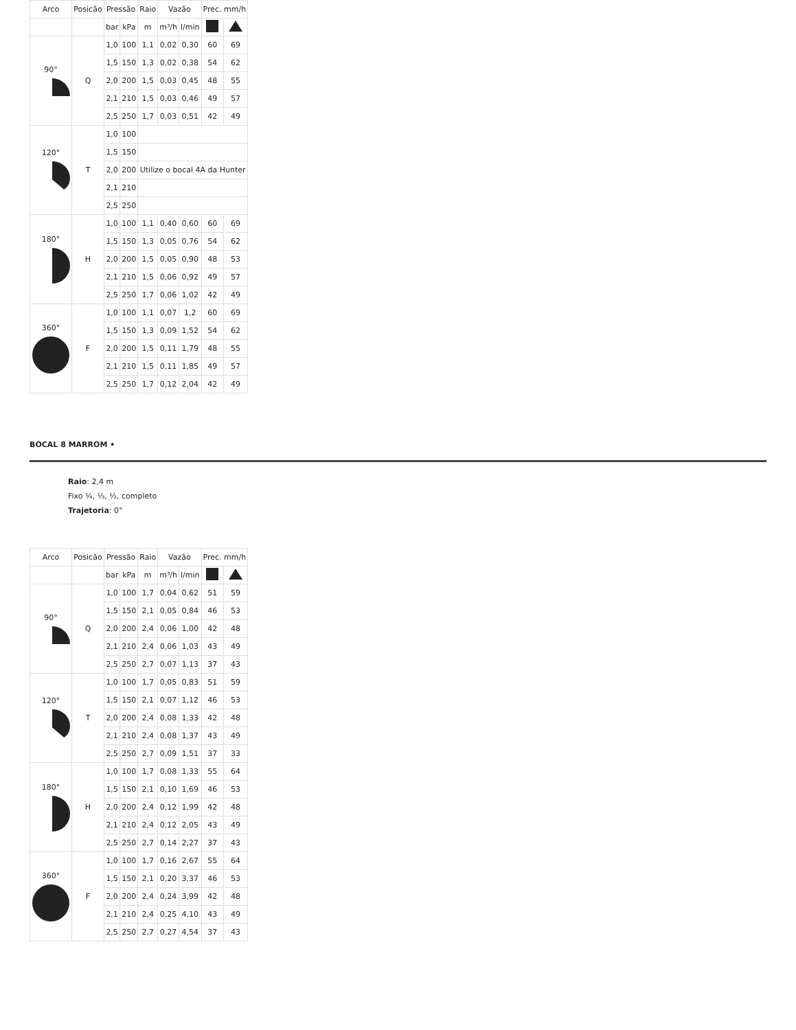| Arco | Posicão | Pressão | | Raio | Vazão | | Prec. mm/h | |
| --- | --- | --- | --- | --- | --- | --- | --- | --- |
| | | bar | kPa | m | m³/h | l/min | | |
| 90° | Q | 1,0 | 100 | 1,1 | 0,02 | 0,30 | 60 | 69 |
| | | 1,5 | 150 | 1,3 | 0,02 | 0,38 | 54 | 62 |
| | | 2,0 | 200 | 1,5 | 0,03 | 0,45 | 48 | 55 |
| | | 2,1 | 210 | 1,5 | 0,03 | 0,46 | 49 | 57 |
| | | 2,5 | 250 | 1,7 | 0,03 | 0,51 | 42 | 49 |
| 120° | T | 1,0 | 100 | | | | | |
| | | 1,5 | 150 | | | | | |
| | | 2,0 | 200 | Utilize o bocal 4A da Hunter | | | | |
| | | 2,1 | 210 | | | | | |
| | | 2,5 | 250 | | | | | |
| 180° | H | 1,0 | 100 | 1,1 | 0,40 | 0,60 | 60 | 69 |
| | | 1,5 | 150 | 1,3 | 0,05 | 0,76 | 54 | 62 |
| | | 2,0 | 200 | 1,5 | 0,05 | 0,90 | 48 | 53 |
| | | 2,1 | 210 | 1,5 | 0,06 | 0,92 | 49 | 57 |
| | | 2,5 | 250 | 1,7 | 0,06 | 1,02 | 42 | 49 |
| 360° | F | 1,0 | 100 | 1,1 | 0,07 | 1,2 | 60 | 69 |
| | | 1,5 | 150 | 1,3 | 0,09 | 1,52 | 54 | 62 |
| | | 2,0 | 200 | 1,5 | 0,11 | 1,79 | 48 | 55 |
| | | 2,1 | 210 | 1,5 | 0,11 | 1,85 | 49 | 57 |
| | | 2,5 | 250 | 1,7 | 0,12 | 2,04 | 42 | 49 |
BOCAL 8 MARROM •
Raio: 2,4 m
Fixo ¼, ⅓, ½, completo
Trajetoria: 0°
| Arco | Posicão | Pressão | | Raio | Vazão | | Prec. mm/h | |
| --- | --- | --- | --- | --- | --- | --- | --- | --- |
| | | bar | kPa | m | m³/h | l/min | | |
| 90° | Q | 1,0 | 100 | 1,7 | 0,04 | 0,62 | 51 | 59 |
| | | 1,5 | 150 | 2,1 | 0,05 | 0,84 | 46 | 53 |
| | | 2,0 | 200 | 2,4 | 0,06 | 1,00 | 42 | 48 |
| | | 2,1 | 210 | 2,4 | 0,06 | 1,03 | 43 | 49 |
| | | 2,5 | 250 | 2,7 | 0,07 | 1,13 | 37 | 43 |
| 120° | T | 1,0 | 100 | 1,7 | 0,05 | 0,83 | 51 | 59 |
| | | 1,5 | 150 | 2,1 | 0,07 | 1,12 | 46 | 53 |
| | | 2,0 | 200 | 2,4 | 0,08 | 1,33 | 42 | 48 |
| | | 2,1 | 210 | 2,4 | 0,08 | 1,37 | 43 | 49 |
| | | 2,5 | 250 | 2,7 | 0,09 | 1,51 | 37 | 33 |
| 180° | H | 1,0 | 100 | 1,7 | 0,08 | 1,33 | 55 | 64 |
| | | 1,5 | 150 | 2,1 | 0,10 | 1,69 | 46 | 53 |
| | | 2,0 | 200 | 2,4 | 0,12 | 1,99 | 42 | 48 |
| | | 2,1 | 210 | 2,4 | 0,12 | 2,05 | 43 | 49 |
| | | 2,5 | 250 | 2,7 | 0,14 | 2,27 | 37 | 43 |
| 360° | F | 1,0 | 100 | 1,7 | 0,16 | 2,67 | 55 | 64 |
| | | 1,5 | 150 | 2,1 | 0,20 | 3,37 | 46 | 53 |
| | | 2,0 | 200 | 2,4 | 0,24 | 3,99 | 42 | 48 |
| | | 2,1 | 210 | 2,4 | 0,25 | 4,10 | 43 | 49 |
| | | 2,5 | 250 | 2,7 | 0,27 | 4,54 | 37 | 43 |